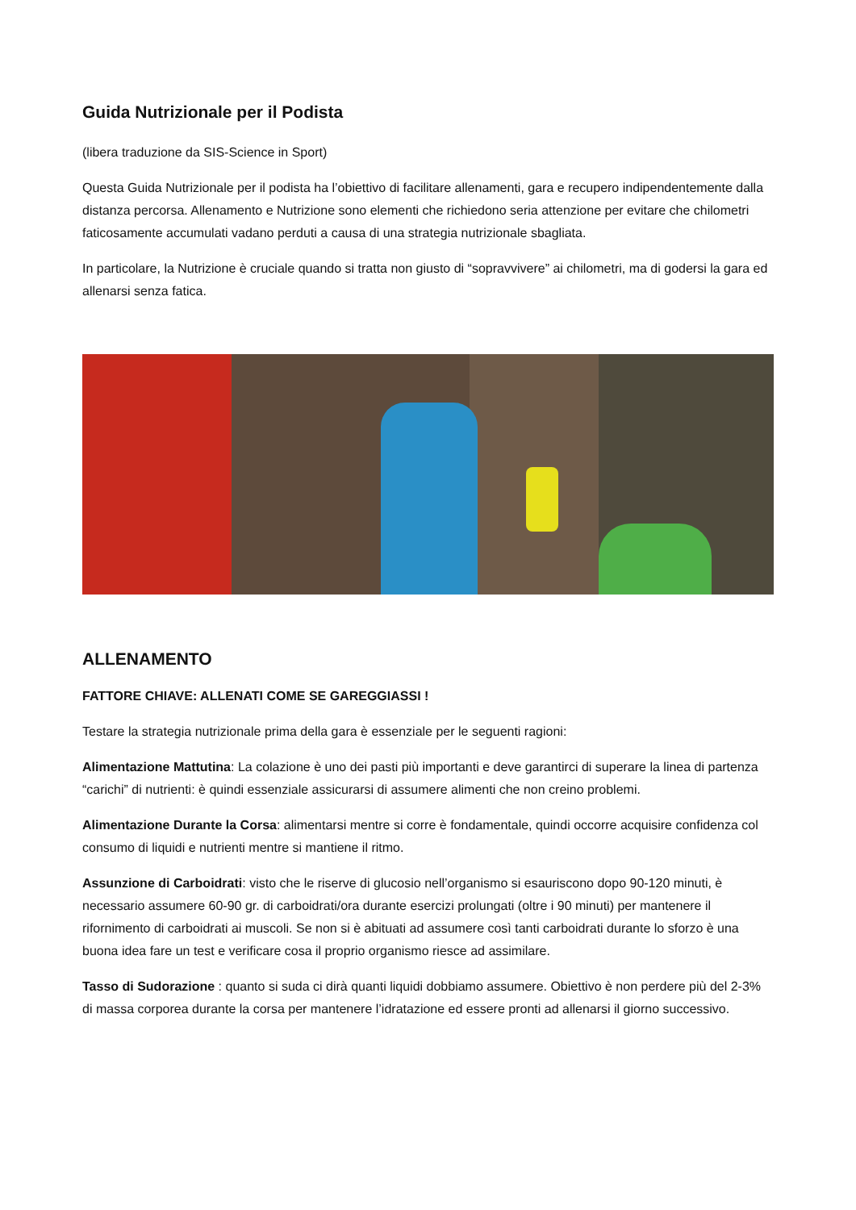Guida Nutrizionale per il Podista
(libera traduzione da SIS-Science in Sport)
Questa Guida Nutrizionale per il podista ha l’obiettivo di facilitare allenamenti, gara e recupero indipendentemente dalla distanza percorsa. Allenamento e Nutrizione sono elementi che richiedono seria attenzione per evitare che chilometri faticosamente accumulati vadano perduti a causa di una strategia nutrizionale sbagliata.
In particolare, la Nutrizione è cruciale quando si tratta non giusto di “sopravvivere” ai chilometri, ma di godersi la gara ed allenarsi senza fatica.
ALLENAMENTO
FATTORE CHIAVE: ALLENATI COME SE GAREGGIASSI !
Testare la strategia nutrizionale prima della gara è essenziale per le seguenti ragioni:
Alimentazione Mattutina: La colazione è uno dei pasti più importanti e deve garantirci di superare la linea di partenza “carichi” di nutrienti: è quindi essenziale assicurarsi di assumere alimenti che non creino problemi.
Alimentazione Durante la Corsa: alimentarsi mentre si corre è fondamentale, quindi occorre acquisire confidenza col consumo di liquidi e nutrienti mentre si mantiene il ritmo.
Assunzione di Carboidrati: visto che le riserve di glucosio nell’organismo si esauriscono dopo 90-120 minuti, è necessario assumere 60-90 gr. di carboidrati/ora durante esercizi prolungati (oltre i 90 minuti) per mantenere il rifornimento di carboidrati ai muscoli. Se non si è abituati ad assumere così tanti carboidrati durante lo sforzo è una buona idea fare un test e verificare cosa il proprio organismo riesce ad assimilare.
Tasso di Sudorazione : quanto si suda ci dirà quanti liquidi dobbiamo assumere. Obiettivo è non perdere più del 2-3% di massa corporea durante la corsa per mantenere l’idratazione ed essere pronti ad allenarsi il giorno successivo.